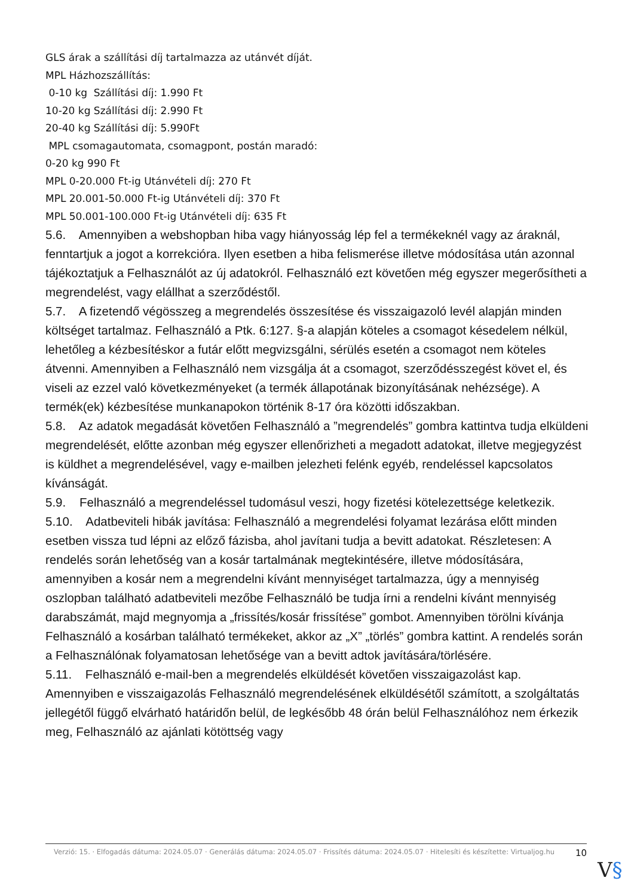GLS árak a szállítási díj tartalmazza az utánvét díját.
MPL Házhozszállítás:
0-10 kg Szállítási díj: 1.990 Ft
10-20 kg Szállítási díj: 2.990 Ft
20-40 kg Szállítási díj: 5.990Ft
MPL csomagautomata, csomagpont, postán maradó:
0-20 kg 990 Ft
MPL 0-20.000 Ft-ig Utánvételi díj: 270 Ft
MPL 20.001-50.000 Ft-ig Utánvételi díj: 370 Ft
MPL 50.001-100.000 Ft-ig Utánvételi díj: 635 Ft
5.6. Amennyiben a webshopban hiba vagy hiányosság lép fel a termékeknél vagy az áraknál, fenntartjuk a jogot a korrekcióra. Ilyen esetben a hiba felismerése illetve módosítása után azonnal tájékoztatjuk a Felhasználót az új adatokról. Felhasználó ezt követően még egyszer megerősítheti a megrendelést, vagy elállhat a szerződéstől.
5.7. A fizetendő végösszeg a megrendelés összesítése és visszaigazoló levél alapján minden költséget tartalmaz. Felhasználó a Ptk. 6:127. §-a alapján köteles a csomagot késedelem nélkül, lehetőleg a kézbesítéskor a futár előtt megvizsgálni, sérülés esetén a csomagot nem köteles átvenni. Amennyiben a Felhasználó nem vizsgálja át a csomagot, szerződésszegést követ el, és viseli az ezzel való következményeket (a termék állapotának bizonyításának nehézsége). A termék(ek) kézbesítése munkanapokon történik 8-17 óra közötti időszakban.
5.8. Az adatok megadását követően Felhasználó a ”megrendelés” gombra kattintva tudja elküldeni megrendelését, előtte azonban még egyszer ellenőrizheti a megadott adatokat, illetve megjegyzést is küldhet a megrendelésével, vagy e-mailben jelezheti felénk egyéb, rendeléssel kapcsolatos kívánságát.
5.9. Felhasználó a megrendeléssel tudomásul veszi, hogy fizetési kötelezettsége keletkezik.
5.10. Adatbeviteli hibák javítása: Felhasználó a megrendelési folyamat lezárása előtt minden esetben vissza tud lépni az előző fázisba, ahol javítani tudja a bevitt adatokat. Részletesen: A rendelés során lehetőség van a kosár tartalmának megtekintésére, illetve módosítására, amennyiben a kosár nem a megrendelni kívánt mennyiséget tartalmazza, úgy a mennyiség oszlopban található adatbeviteli mezőbe Felhasználó be tudja írni a rendelni kívánt mennyiség darabszámát, majd megnyomja a „frissítés/kosár frissítése” gombot. Amennyiben törölni kívánja Felhasználó a kosárban található termékeket, akkor az „X” „törlés” gombra kattint. A rendelés során a Felhasználónak folyamatosan lehetősége van a bevitt adtok javítására/törlésére.
5.11. Felhasználó e-mail-ben a megrendelés elküldését követően visszaigazolást kap. Amennyiben e visszaigazolás Felhasználó megrendelésének elküldésétől számított, a szolgáltatás jellegétől függő elvárható határidőn belül, de legkésőbb 48 órán belül Felhasználóhoz nem érkezik meg, Felhasználó az ajánlati kötöttség vagy
Verzió: 15. · Elfogadás dátuma: 2024.05.07 · Generálás dátuma: 2024.05.07 · Frissítés dátuma: 2024.05.07 · Hitelesíti és készítette: Virtualjog.hu
10
V§